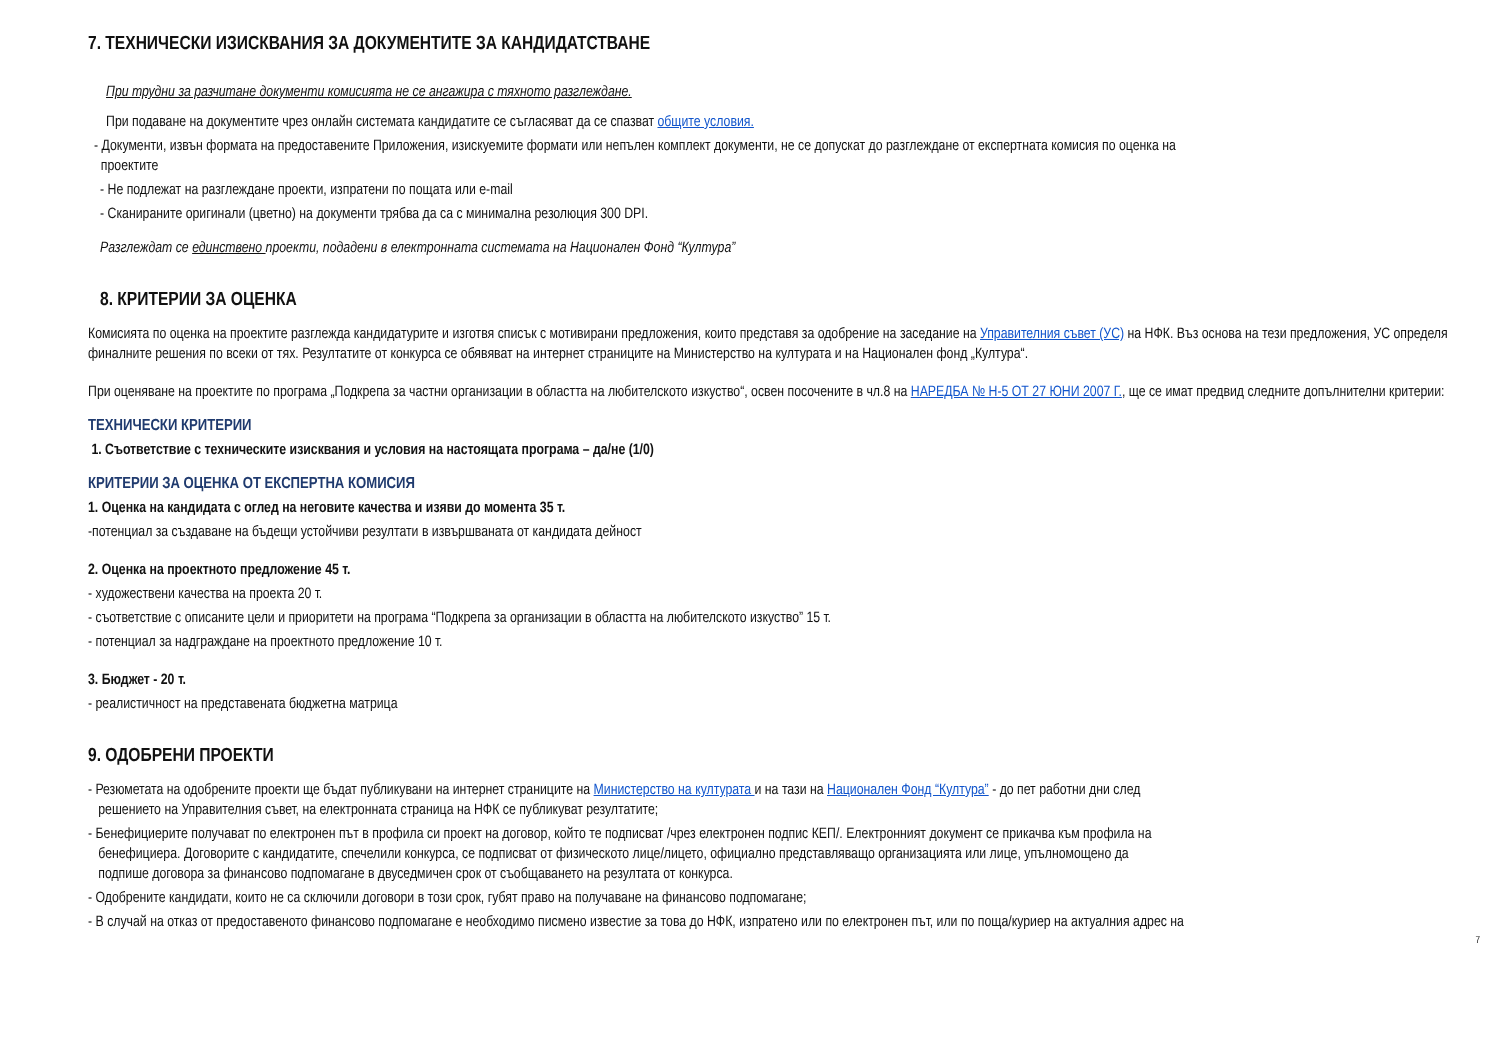7. ТЕХНИЧЕСКИ ИЗИСКВАНИЯ ЗА ДОКУМЕНТИТЕ ЗА КАНДИДАТСТВАНЕ
При трудни за разчитане документи комисията не се ангажира с тяхното разглеждане.
При подаване на документите чрез онлайн системата кандидатите се съгласяват да се спазват общите условия.
- Документи, извън формата на предоставените Приложения, изискуемите формати или непълен комплект документи, не се допускат до разглеждане от експертната комисия по оценка на
проектите
- Не подлежат на разглеждане проекти, изпратени по пощата или e-mail
- Сканираните оригинали (цветно) на документи трябва да са с минимална резолюция 300 DPI.
Разглеждат се единствено проекти, подадени в електронната системата на Национален Фонд “Култура”
8. КРИТЕРИИ ЗА ОЦЕНКА
Комисията по оценка на проектите разглежда кандидатурите и изготвя списък с мотивирани предложения, които представя за одобрение на заседание на Управителния съвет (УС) на НФК. Въз основа на тези предложения, УС определя финалните решения по всеки от тях. Резултатите от конкурса се обявяват на интернет страниците на Министерство на културата и на Национален фонд „Култура“.
При оценяване на проектите по програма „Подкрепа за частни организации в областта на любителското изкуство“, освен посочените в чл.8 на НАРЕДБА № Н-5 ОТ 27 ЮНИ 2007 Г., ще се имат предвид следните допълнителни критерии:
ТЕХНИЧЕСКИ КРИТЕРИИ
1. Съответствие с техническите изисквания и условия на настоящата програма – да/не (1/0)
КРИТЕРИИ ЗА ОЦЕНКА ОТ ЕКСПЕРТНА КОМИСИЯ
1. Оценка на кандидата с оглед на неговите качества и изяви до момента 35 т.
-потенциал за създаване на бъдещи устойчиви резултати в извършваната от кандидата дейност
2. Оценка на проектното предложение 45 т.
- художествени качества на проекта 20 т.
- съответствие с описаните цели и приоритети на програма “Подкрепа за организации в областта на любителското изкуство” 15 т.
- потенциал за надграждане на проектното предложение 10 т.
3. Бюджет - 20 т.
- реалистичност на представената бюджетна матрица
9. ОДОБРЕНИ ПРОЕКТИ
- Резюметата на одобрените проекти ще бъдат публикувани на интернет страниците на Министерство на културата и на тази на Национален Фонд “Култура” - до пет работни дни след
решението на Управителния съвет, на електронната страница на НФК се публикуват резултатите;
- Бенефициерите получават по електронен път в профила си проект на договор, който те подписват /чрез електронен подпис КЕП/. Електронният документ се прикачва към профила на
бенефициера. Договорите с кандидатите, спечелили конкурса, се подписват от физическото лице/лицето, официално представляващо организацията или лице, упълномощено да
подпише договора за финансово подпомагане в двуседмичен срок от съобщаването на резултата от конкурса.
- Одобрените кандидати, които не са сключили договори в този срок, губят право на получаване на финансово подпомагане;
- В случай на отказ от предоставеното финансово подпомагане е необходимо писмено известие за това до НФК, изпратено или по електронен път, или по поща/куриер на актуалния адрес на
7